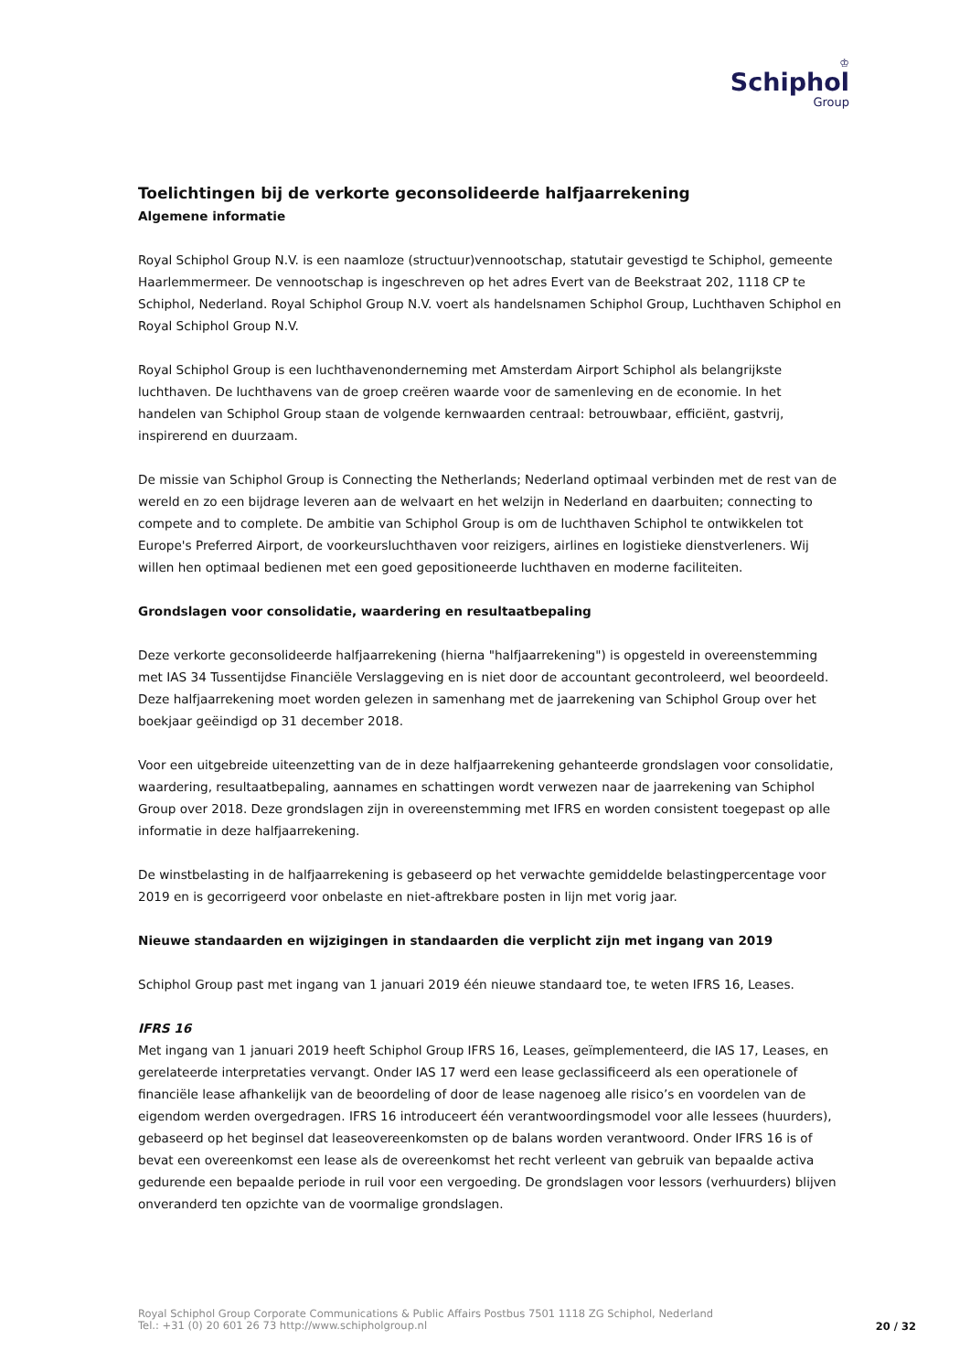♔
Schiphol
Group
Toelichtingen bij de verkorte geconsolideerde halfjaarrekening
Algemene informatie
Royal Schiphol Group N.V. is een naamloze (structuur)vennootschap, statutair gevestigd te Schiphol, gemeente Haarlemmermeer. De vennootschap is ingeschreven op het adres Evert van de Beekstraat 202, 1118 CP te Schiphol, Nederland. Royal Schiphol Group N.V. voert als handelsnamen Schiphol Group, Luchthaven Schiphol en Royal Schiphol Group N.V.
Royal Schiphol Group is een luchthavenonderneming met Amsterdam Airport Schiphol als belangrijkste luchthaven. De luchthavens van de groep creëren waarde voor de samenleving en de economie. In het handelen van Schiphol Group staan de volgende kernwaarden centraal: betrouwbaar, efficiënt, gastvrij, inspirerend en duurzaam.
De missie van Schiphol Group is Connecting the Netherlands; Nederland optimaal verbinden met de rest van de wereld en zo een bijdrage leveren aan de welvaart en het welzijn in Nederland en daarbuiten; connecting to compete and to complete. De ambitie van Schiphol Group is om de luchthaven Schiphol te ontwikkelen tot Europe's Preferred Airport, de voorkeursluchthaven voor reizigers, airlines en logistieke dienstverleners. Wij willen hen optimaal bedienen met een goed gepositioneerde luchthaven en moderne faciliteiten.
Grondslagen voor consolidatie, waardering en resultaatbepaling
Deze verkorte geconsolideerde halfjaarrekening (hierna "halfjaarrekening") is opgesteld in overeenstemming met IAS 34 Tussentijdse Financiële Verslaggeving en is niet door de accountant gecontroleerd, wel beoordeeld. Deze halfjaarrekening moet worden gelezen in samenhang met de jaarrekening van Schiphol Group over het boekjaar geëindigd op 31 december 2018.
Voor een uitgebreide uiteenzetting van de in deze halfjaarrekening gehanteerde grondslagen voor consolidatie, waardering, resultaatbepaling, aannames en schattingen wordt verwezen naar de jaarrekening van Schiphol Group over 2018. Deze grondslagen zijn in overeenstemming met IFRS en worden consistent toegepast op alle informatie in deze halfjaarrekening.
De winstbelasting in de halfjaarrekening is gebaseerd op het verwachte gemiddelde belastingpercentage voor 2019 en is gecorrigeerd voor onbelaste en niet-aftrekbare posten in lijn met vorig jaar.
Nieuwe standaarden en wijzigingen in standaarden die verplicht zijn met ingang van 2019
Schiphol Group past met ingang van 1 januari 2019 één nieuwe standaard toe, te weten IFRS 16, Leases.
IFRS 16
Met ingang van 1 januari 2019 heeft Schiphol Group IFRS 16, Leases, geïmplementeerd, die IAS 17, Leases, en gerelateerde interpretaties vervangt. Onder IAS 17 werd een lease geclassificeerd als een operationele of financiële lease afhankelijk van de beoordeling of door de lease nagenoeg alle risico’s en voordelen van de eigendom werden overgedragen. IFRS 16 introduceert één verantwoordingsmodel voor alle lessees (huurders), gebaseerd op het beginsel dat leaseovereenkomsten op de balans worden verantwoord. Onder IFRS 16 is of bevat een overeenkomst een lease als de overeenkomst het recht verleent van gebruik van bepaalde activa gedurende een bepaalde periode in ruil voor een vergoeding. De grondslagen voor lessors (verhuurders) blijven onveranderd ten opzichte van de voormalige grondslagen.
Royal Schiphol Group Corporate Communications & Public Affairs Postbus 7501 1118 ZG Schiphol, Nederland
Tel.: +31 (0) 20 601 26 73 http://www.schipholgroup.nl
20 / 32